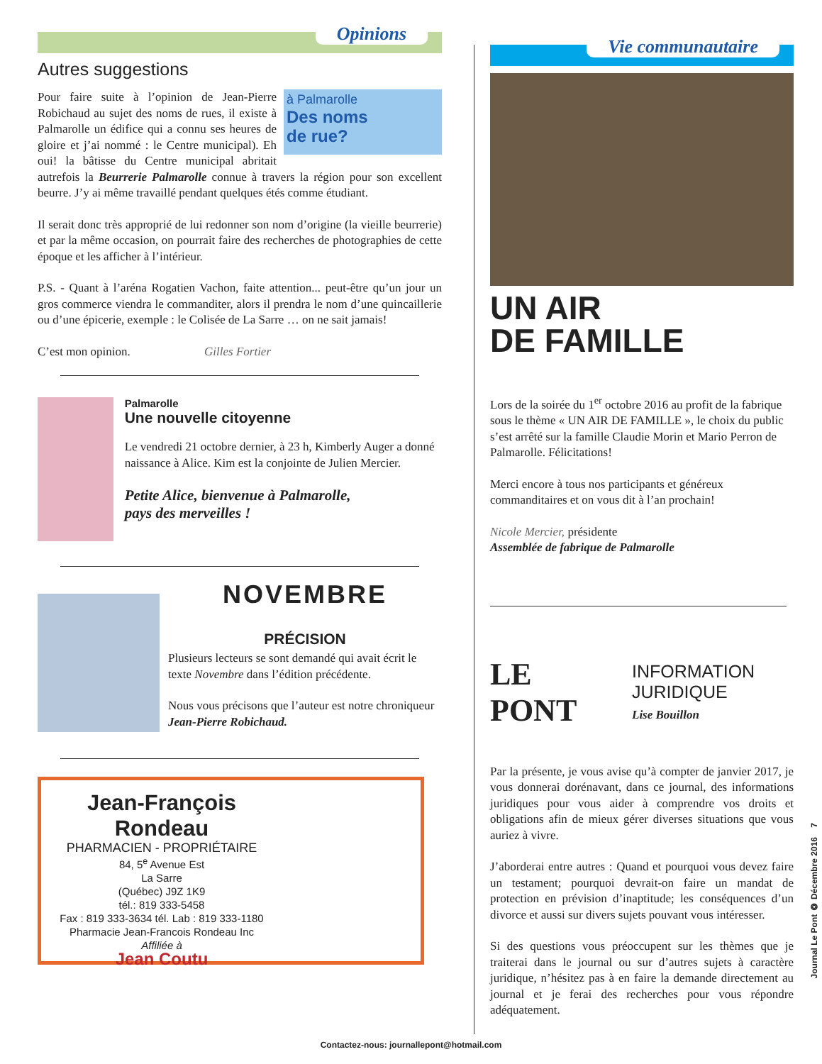Opinions
Autres suggestions
à Palmarolle
Des noms
de rue?
Pour faire suite à l’opinion de Jean-Pierre Robichaud au sujet des noms de rues, il existe à Palmarolle un édifice qui a connu ses heures de gloire et j’ai nommé : le Centre municipal). Eh oui! la bâtisse du Centre municipal abritait autrefois la Beurrerie Palmarolle connue à travers la région pour son excellent beurre. J’y ai même travaillé pendant quelques étés comme étudiant.
Il serait donc très approprié de lui redonner son nom d’origine (la vieille beurrerie) et par la même occasion, on pourrait faire des recherches de photographies de cette époque et les afficher à l’intérieur.
P.S. - Quant à l’aréna Rogatien Vachon, faite attention... peut-être qu’un jour un gros commerce viendra le commanditer, alors il prendra le nom d’une quincaillerie ou d’une épicerie, exemple : le Colisée de La Sarre … on ne sait jamais!
C’est mon opinion. Gilles Fortier
Palmarolle
Une nouvelle citoyenne
Le vendredi 21 octobre dernier, à 23 h, Kimberly Auger a donné naissance à Alice. Kim est la conjointe de Julien Mercier.
Petite Alice, bienvenue à Palmarolle,
pays des merveilles !
NOVEMBRE
PRÉCISION
Plusieurs lecteurs se sont demandé qui avait écrit le texte Novembre dans l’édition précédente.
Nous vous précisons que l’auteur est notre chroniqueur Jean-Pierre Robichaud.
Jean-François Rondeau
PHARMACIEN - PROPRIÉTAIRE
84, 5<sup>e</sup> Avenue Est
La Sarre
(Québec) J9Z 1K9
tél.: 819 333-5458
Fax : 819 333-3634 tél. Lab : 819 333-1180
Pharmacie Jean-Francois Rondeau Inc
Affiliée à
Jean Coutu
Vie communautaire
UN AIR
DE FAMILLE
Lors de la soirée du 1<sup>er</sup> octobre 2016 au profit de la fabrique sous le thème « UN AIR DE FAMILLE », le choix du public s’est arrêté sur la famille Claudie Morin et Mario Perron de Palmarolle. Félicitations!
Merci encore à tous nos participants et généreux commanditaires et on vous dit à l’an prochain!
Nicole Mercier, présidente
Assemblée de fabrique de Palmarolle
LE PONT
INFORMATION
JURIDIQUE
Lise Bouillon
Par la présente, je vous avise qu’à compter de janvier 2017, je vous donnerai dorénavant, dans ce journal, des informations juridiques pour vous aider à comprendre vos droits et obligations afin de mieux gérer diverses situations que vous auriez à vivre.
J’aborderai entre autres : Quand et pourquoi vous devez faire un testament; pourquoi devrait-on faire un mandat de protection en prévision d’inaptitude; les conséquences d’un divorce et aussi sur divers sujets pouvant vous intéresser.
Si des questions vous préoccupent sur les thèmes que je traiterai dans le journal ou sur d’autres sujets à caractère juridique, n’hésitez pas à en faire la demande directement au journal et je ferai des recherches pour vous répondre adéquatement.
Journal Le Pont ❂ Décembre 2016 7
Contactez-nous: journallepont@hotmail.com